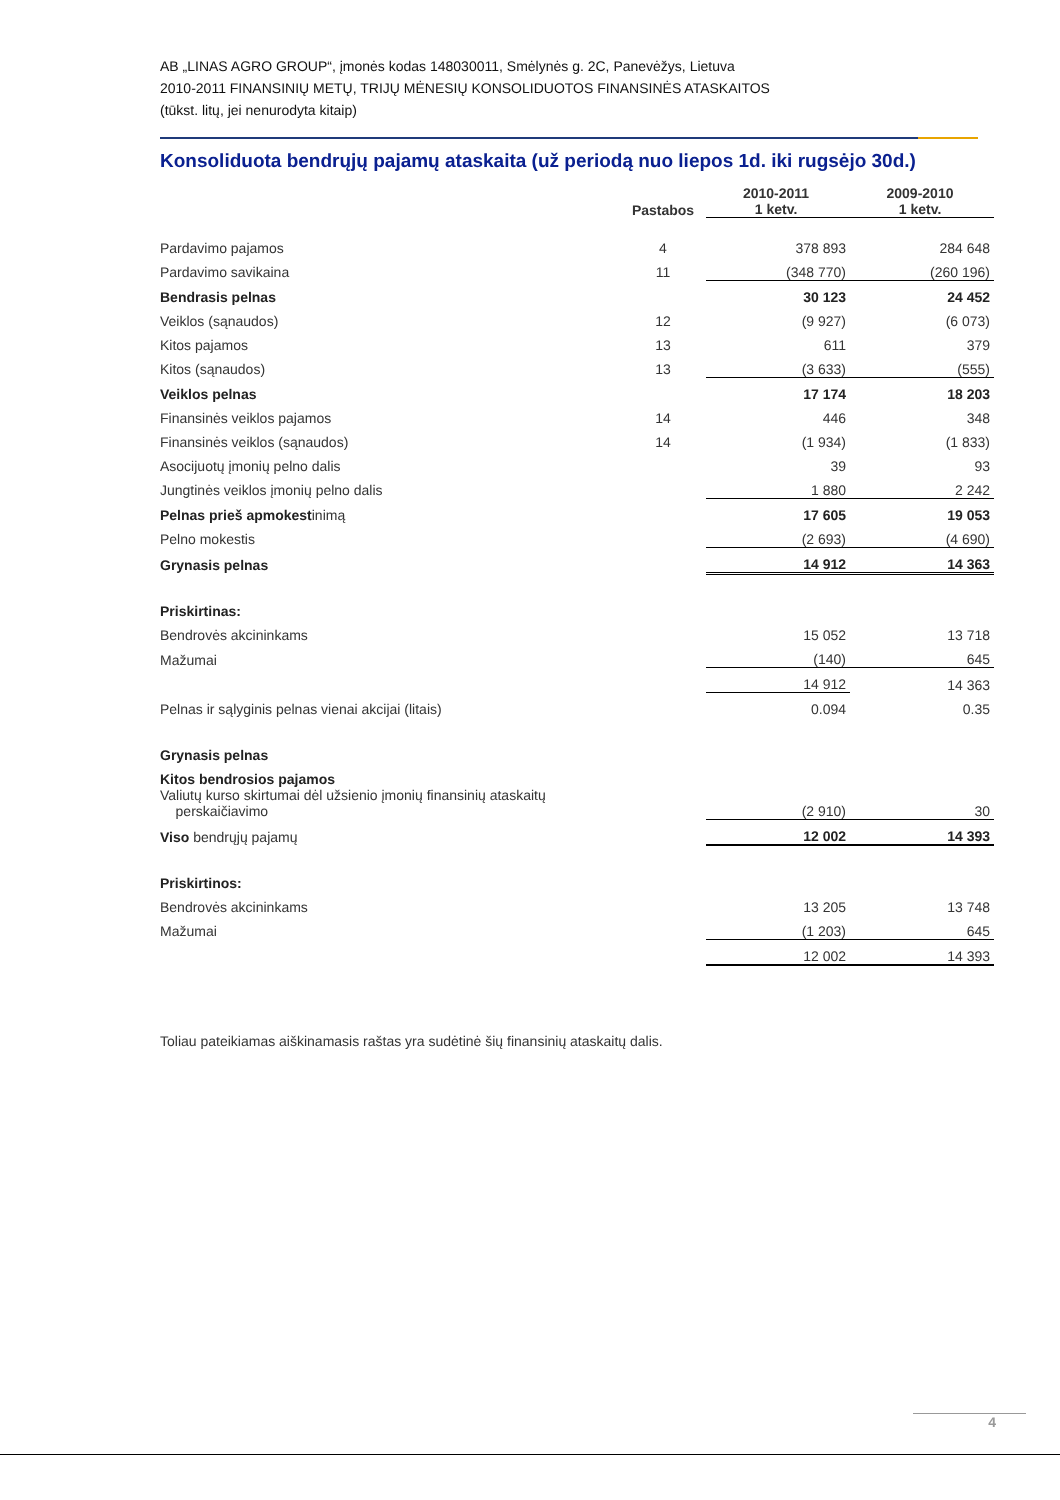AB „LINAS AGRO GROUP“, įmonės kodas 148030011, Smėlynės g. 2C, Panevėžys, Lietuva
2010-2011 FINANSINIŲ METŲ, TRIJŲ MĖNESIŲ KONSOLIDUOTOS FINANSINĖS ATASKAITOS
(tūkst. litų, jei nenurodyta kitaip)
Konsoliduota bendrųjų pajamų ataskaita (už periodą nuo liepos 1d. iki rugsėjo 30d.)
| | Pastabos | | 2010-2011 1 ketv. | 2009-2010 1 ketv. |
| --- | --- | --- | --- | --- |
| Pardavimo pajamos | 4 | | 378 893 | 284 648 |
| Pardavimo savikaina | 11 | | (348 770) | (260 196) |
| Bendrasis pelnas | | | 30 123 | 24 452 |
| Veiklos (sąnaudos) | 12 | | (9 927) | (6 073) |
| Kitos pajamos | 13 | | 611 | 379 |
| Kitos (sąnaudos) | 13 | | (3 633) | (555) |
| Veiklos pelnas | | | 17 174 | 18 203 |
| Finansinės veiklos pajamos | 14 | | 446 | 348 |
| Finansinės veiklos (sąnaudos) | 14 | | (1 934) | (1 833) |
| Asocijuotų įmonių pelno dalis | | | 39 | 93 |
| Jungtinės veiklos įmonių pelno dalis | | | 1 880 | 2 242 |
| Pelnas prieš apmokest inimą | | | 17 605 | 19 053 |
| Pelno mokestis | | | (2 693) | (4 690) |
| Grynasis pelnas | | | 14 912 | 14 363 |
| Priskirtinas: | | | | |
| Bendrovės akcininkams | | | 15 052 | 13 718 |
| Mažumai | | | (140) | 645 |
| | | | 14 912 | 14 363 |
| Pelnas ir sąlyginis pelnas vienai akcijai (litais) | | | 0.094 | 0.35 |
| Grynasis pelnas | | | | |
| Kitos bendrosios pajamos | | | | |
| Valiutų kurso skirtumai dėl užsienio įmonių finansinių ataskaitų perskaičiavimo | | | (2 910) | 30 |
| Viso bendrųjų pajamų | | | 12 002 | 14 393 |
| Priskirtinos: | | | | |
| Bendrovės akcininkams | | | 13 205 | 13 748 |
| Mažumai | | | (1 203) | 645 |
| | | | 12 002 | 14 393 |
Toliau pateikiamas aiškinamasis raštas yra sudėtinė šių finansinių ataskaitų dalis.
4